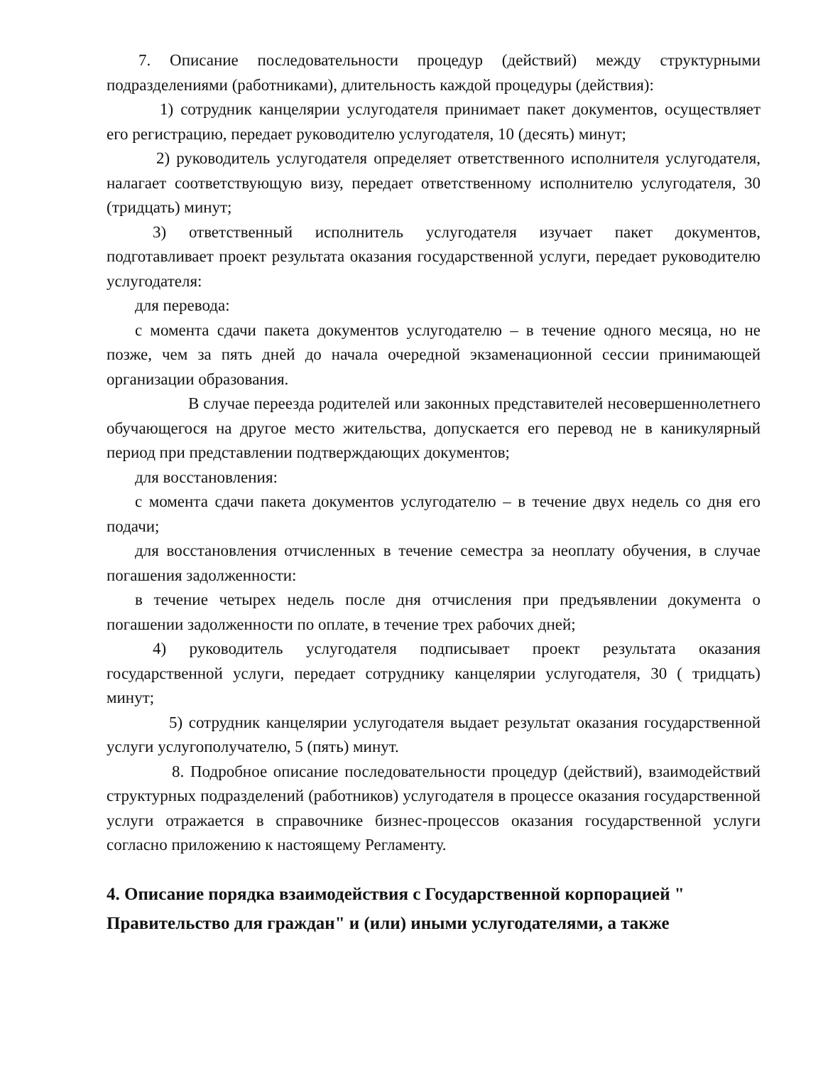7. Описание последовательности процедур (действий) между структурными подразделениями (работниками), длительность каждой процедуры (действия):
1) сотрудник канцелярии услугодателя принимает пакет документов, осуществляет его регистрацию, передает руководителю услугодателя, 10 (десять) минут;
2) руководитель услугодателя определяет ответственного исполнителя услугодателя, налагает соответствующую визу, передает ответственному исполнителю услугодателя, 30 (тридцать) минут;
3) ответственный исполнитель услугодателя изучает пакет документов, подготавливает проект результата оказания государственной услуги, передает руководителю услугодателя:
для перевода:
с момента сдачи пакета документов услугодателю – в течение одного месяца, но не позже, чем за пять дней до начала очередной экзаменационной сессии принимающей организации образования.
В случае переезда родителей или законных представителей несовершеннолетнего обучающегося на другое место жительства, допускается его перевод не в каникулярный период при представлении подтверждающих документов;
для восстановления:
с момента сдачи пакета документов услугодателю – в течение двух недель со дня его подачи;
для восстановления отчисленных в течение семестра за неоплату обучения, в случае погашения задолженности:
в течение четырех недель после дня отчисления при предъявлении документа о погашении задолженности по оплате, в течение трех рабочих дней;
4) руководитель услугодателя подписывает проект результата оказания государственной услуги, передает сотруднику канцелярии услугодателя, 30 ( тридцать) минут;
5) сотрудник канцелярии услугодателя выдает результат оказания государственной услуги услугополучателю, 5 (пять) минут.
8. Подробное описание последовательности процедур (действий), взаимодействий структурных подразделений (работников) услугодателя в процессе оказания государственной услуги отражается в справочнике бизнес-процессов оказания государственной услуги согласно приложению к настоящему Регламенту.
4. Описание порядка взаимодействия с Государственной корпорацией " Правительство для граждан" и (или) иными услугодателями, а также